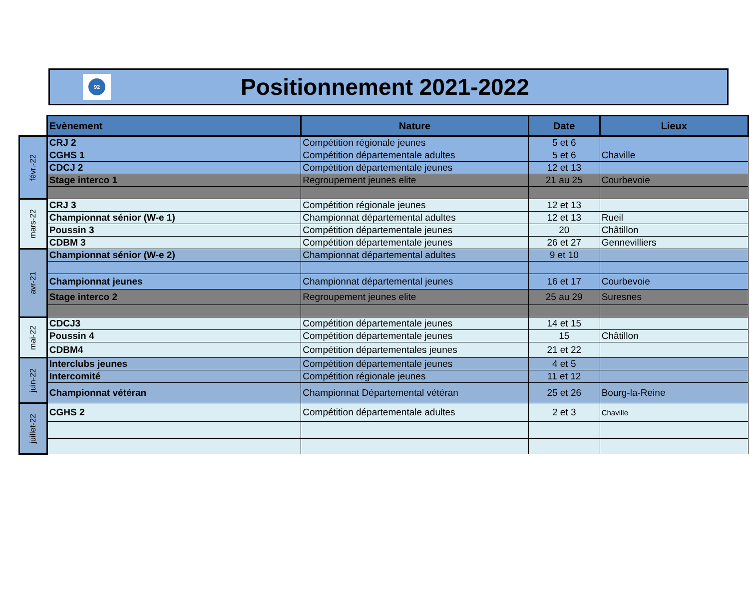92
Positionnement 2021-2022
| | Evènement | Nature | Date | Lieux |
| févr.-22 | CRJ 2 | Compétition régionale jeunes | 5 et 6 | |
| | CGHS 1 | Compétition départementale adultes | 5 et 6 | Chaville |
| | CDCJ 2 | Compétition départementale jeunes | 12 et 13 | |
| | Stage interco 1 | Regroupement jeunes elite | 21 au 25 | Courbevoie |
| mars-22 | CRJ 3 | Compétition régionale jeunes | 12 et 13 | |
| | Championnat sénior (W-e 1) | Championnat départemental adultes | 12 et 13 | Rueil |
| | Poussin 3 | Compétition départementale jeunes | 20 | Châtillon |
| | CDBM 3 | Compétition départementale jeunes | 26 et 27 | Gennevilliers |
| avr-21 | Championnat sénior (W-e 2) | Championnat départemental adultes | 9 et 10 | |
| | Championnat jeunes | Championnat départemental jeunes | 16 et 17 | Courbevoie |
| | Stage interco 2 | Regroupement jeunes elite | 25 au 29 | Suresnes |
| mai-22 | CDCJ3 | Compétition départementale jeunes | 14 et 15 | |
| | Poussin 4 | Compétition départementale jeunes | 15 | Châtillon |
| | CDBM4 | Compétition départementales jeunes | 21 et 22 | |
| juin-22 | Interclubs jeunes | Compétition départementale jeunes | 4 et 5 | |
| | Intercomité | Compétition régionale jeunes | 11 et 12 | |
| | Championnat vétéran | Championnat Départemental vétéran | 25 et 26 | Bourg-la-Reine |
| juillet-22 | CGHS 2 | Compétition départementale adultes | 2 et 3 | Chaville |